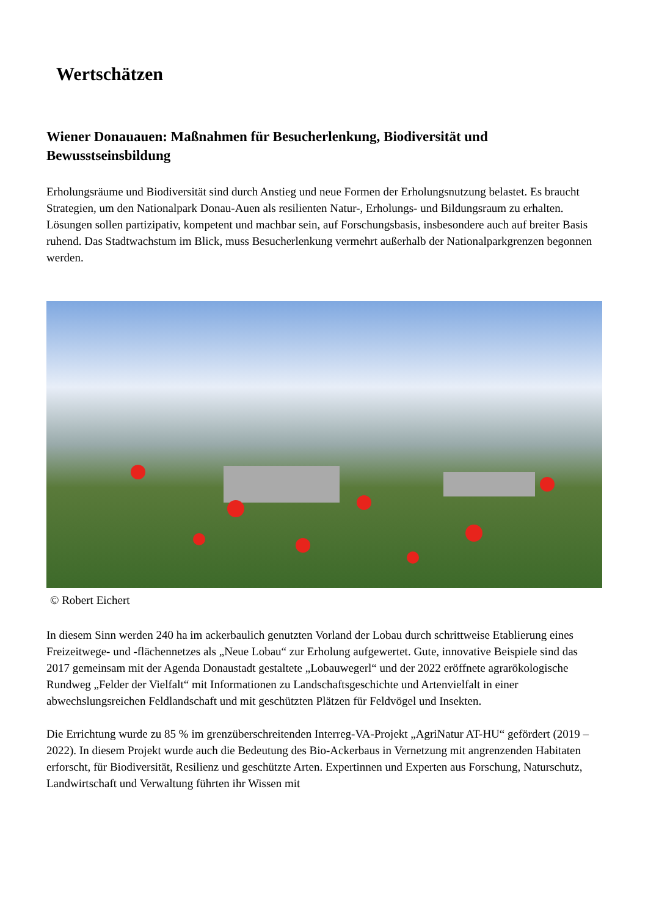Wertschätzen
Wiener Donauauen: Maßnahmen für Besucherlenkung, Biodiversität und Bewusstseinsbildung
Erholungsräume und Biodiversität sind durch Anstieg und neue Formen der Erholungsnutzung belastet. Es braucht Strategien, um den Nationalpark Donau-Auen als resilienten Natur-, Erholungs- und Bildungsraum zu erhalten. Lösungen sollen partizipativ, kompetent und machbar sein, auf Forschungsbasis, insbesondere auch auf breiter Basis ruhend. Das Stadtwachstum im Blick, muss Besucherlenkung vermehrt außerhalb der Nationalparkgrenzen begonnen werden.
© Robert Eichert
In diesem Sinn werden 240 ha im ackerbaulich genutzten Vorland der Lobau durch schrittweise Etablierung eines Freizeitwege- und -flächennetzes als „Neue Lobau“ zur Erholung aufgewertet. Gute, innovative Beispiele sind das 2017 gemeinsam mit der Agenda Donaustadt gestaltete „Lobauwegerl“ und der 2022 eröffnete agrarökologische Rundweg „Felder der Vielfalt“ mit Informationen zu Landschaftsgeschichte und Artenvielfalt in einer abwechslungsreichen Feldlandschaft und mit geschützten Plätzen für Feldvögel und Insekten.
Die Errichtung wurde zu 85 % im grenzüberschreitenden Interreg-VA-Projekt „AgriNatur AT-HU“ gefördert (2019 – 2022). In diesem Projekt wurde auch die Bedeutung des Bio-Ackerbaus in Vernetzung mit angrenzenden Habitaten erforscht, für Biodiversität, Resilienz und geschützte Arten. Expertinnen und Experten aus Forschung, Naturschutz, Landwirtschaft und Verwaltung führten ihr Wissen mit